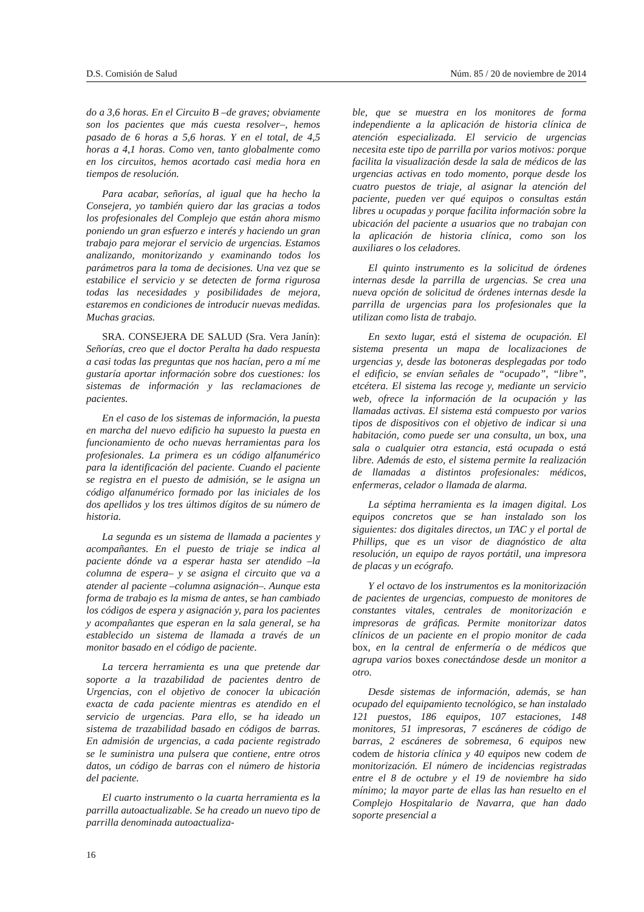D.S. Comisión de Salud Núm. 85 / 20 de noviembre de 2014
do a 3,6 horas. En el Circuito B –de graves; obviamente son los pacientes que más cuesta resolver–, hemos pasado de 6 horas a 5,6 horas. Y en el total, de 4,5 horas a 4,1 horas. Como ven, tanto globalmente como en los circuitos, hemos acortado casi media hora en tiempos de resolución.
Para acabar, señorías, al igual que ha hecho la Consejera, yo también quiero dar las gracias a todos los profesionales del Complejo que están ahora mismo poniendo un gran esfuerzo e interés y haciendo un gran trabajo para mejorar el servicio de urgencias. Estamos analizando, monitorizando y examinando todos los parámetros para la toma de decisiones. Una vez que se estabilice el servicio y se detecten de forma rigurosa todas las necesidades y posibilidades de mejora, estaremos en condiciones de introducir nuevas medidas. Muchas gracias.
SRA. CONSEJERA DE SALUD (Sra. Vera Janín): Señorías, creo que el doctor Peralta ha dado respuesta a casi todas las preguntas que nos hacían, pero a mí me gustaría aportar información sobre dos cuestiones: los sistemas de información y las reclamaciones de pacientes.
En el caso de los sistemas de información, la puesta en marcha del nuevo edificio ha supuesto la puesta en funcionamiento de ocho nuevas herramientas para los profesionales. La primera es un código alfanumérico para la identificación del paciente. Cuando el paciente se registra en el puesto de admisión, se le asigna un código alfanumérico formado por las iniciales de los dos apellidos y los tres últimos dígitos de su número de historia.
La segunda es un sistema de llamada a pacientes y acompañantes. En el puesto de triaje se indica al paciente dónde va a esperar hasta ser atendido –la columna de espera– y se asigna el circuito que va a atender al paciente –columna asignación–. Aunque esta forma de trabajo es la misma de antes, se han cambiado los códigos de espera y asignación y, para los pacientes y acompañantes que esperan en la sala general, se ha establecido un sistema de llamada a través de un monitor basado en el código de paciente.
La tercera herramienta es una que pretende dar soporte a la trazabilidad de pacientes dentro de Urgencias, con el objetivo de conocer la ubicación exacta de cada paciente mientras es atendido en el servicio de urgencias. Para ello, se ha ideado un sistema de trazabilidad basado en códigos de barras. En admisión de urgencias, a cada paciente registrado se le suministra una pulsera que contiene, entre otros datos, un código de barras con el número de historia del paciente.
El cuarto instrumento o la cuarta herramienta es la parrilla autoactualizable. Se ha creado un nuevo tipo de parrilla denominada autoactualiza-
ble, que se muestra en los monitores de forma independiente a la aplicación de historia clínica de atención especializada. El servicio de urgencias necesita este tipo de parrilla por varios motivos: porque facilita la visualización desde la sala de médicos de las urgencias activas en todo momento, porque desde los cuatro puestos de triaje, al asignar la atención del paciente, pueden ver qué equipos o consultas están libres u ocupadas y porque facilita información sobre la ubicación del paciente a usuarios que no trabajan con la aplicación de historia clínica, como son los auxiliares o los celadores.
El quinto instrumento es la solicitud de órdenes internas desde la parrilla de urgencias. Se crea una nueva opción de solicitud de órdenes internas desde la parrilla de urgencias para los profesionales que la utilizan como lista de trabajo.
En sexto lugar, está el sistema de ocupación. El sistema presenta un mapa de localizaciones de urgencias y, desde las botoneras desplegadas por todo el edificio, se envían señales de “ocupado”, “libre”, etcétera. El sistema las recoge y, mediante un servicio web, ofrece la información de la ocupación y las llamadas activas. El sistema está compuesto por varios tipos de dispositivos con el objetivo de indicar si una habitación, como puede ser una consulta, un box, una sala o cualquier otra estancia, está ocupada o está libre. Además de esto, el sistema permite la realización de llamadas a distintos profesionales: médicos, enfermeras, celador o llamada de alarma.
La séptima herramienta es la imagen digital. Los equipos concretos que se han instalado son los siguientes: dos digitales directos, un TAC y el portal de Phillips, que es un visor de diagnóstico de alta resolución, un equipo de rayos portátil, una impresora de placas y un ecógrafo.
Y el octavo de los instrumentos es la monitorización de pacientes de urgencias, compuesto de monitores de constantes vitales, centrales de monitorización e impresoras de gráficas. Permite monitorizar datos clínicos de un paciente en el propio monitor de cada box, en la central de enfermería o de médicos que agrupa varios boxes conectándose desde un monitor a otro.
Desde sistemas de información, además, se han ocupado del equipamiento tecnológico, se han instalado 121 puestos, 186 equipos, 107 estaciones, 148 monitores, 51 impresoras, 7 escáneres de código de barras, 2 escáneres de sobremesa, 6 equipos new codem de historia clínica y 40 equipos new codem de monitorización. El número de incidencias registradas entre el 8 de octubre y el 19 de noviembre ha sido mínimo; la mayor parte de ellas las han resuelto en el Complejo Hospitalario de Navarra, que han dado soporte presencial a
16